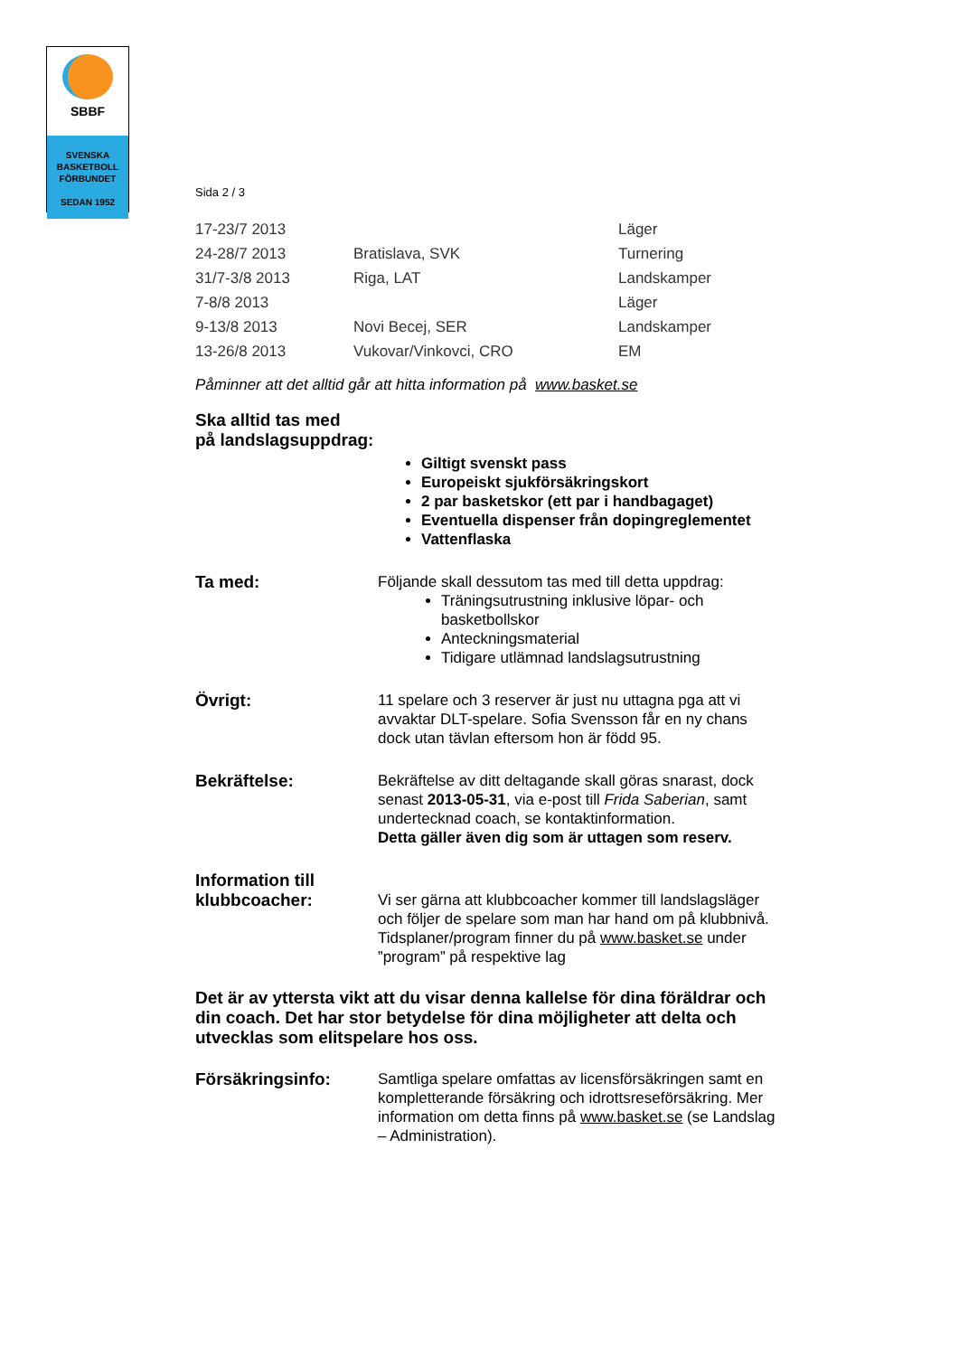SBBF
SVENSKA
BASKETBOLL
FÖRBUNDET
SEDAN 1952
Sida 2 / 3
| 17-23/7 2013 | | Läger |
| 24-28/7 2013 | Bratislava, SVK | Turnering |
| 31/7-3/8 2013 | Riga, LAT | Landskamper |
| 7-8/8 2013 | | Läger |
| 9-13/8 2013 | Novi Becej, SER | Landskamper |
| 13-26/8 2013 | Vukovar/Vinkovci, CRO | EM |
Påminner att det alltid går att hitta information på www.basket.se
Ska alltid tas med
på landslagsuppdrag:
Giltigt svenskt pass
Europeiskt sjukförsäkringskort
2 par basketskor (ett par i handbagaget)
Eventuella dispenser från dopingreglementet
Vattenflaska
Ta med:
Följande skall dessutom tas med till detta uppdrag:
Träningsutrustning inklusive löpar- och basketbollskor
Anteckningsmaterial
Tidigare utlämnad landslagsutrustning
Övrigt:
11 spelare och 3 reserver är just nu uttagna pga att vi avvaktar DLT-spelare. Sofia Svensson får en ny chans dock utan tävlan eftersom hon är född 95.
Bekräftelse:
Bekräftelse av ditt deltagande skall göras snarast, dock senast 2013-05-31, via e-post till Frida Saberian, samt undertecknad coach, se kontaktinformation.
Detta gäller även dig som är uttagen som reserv.
Information till
klubbcoacher:
Vi ser gärna att klubbcoacher kommer till landslagsläger och följer de spelare som man har hand om på klubbnivå. Tidsplaner/program finner du på www.basket.se under ”program” på respektive lag
Det är av yttersta vikt att du visar denna kallelse för dina föräldrar och din coach. Det har stor betydelse för dina möjligheter att delta och utvecklas som elitspelare hos oss.
Försäkringsinfo:
Samtliga spelare omfattas av licensförsäkringen samt en kompletterande försäkring och idrottsreseförsäkring. Mer information om detta finns på www.basket.se (se Landslag – Administration).